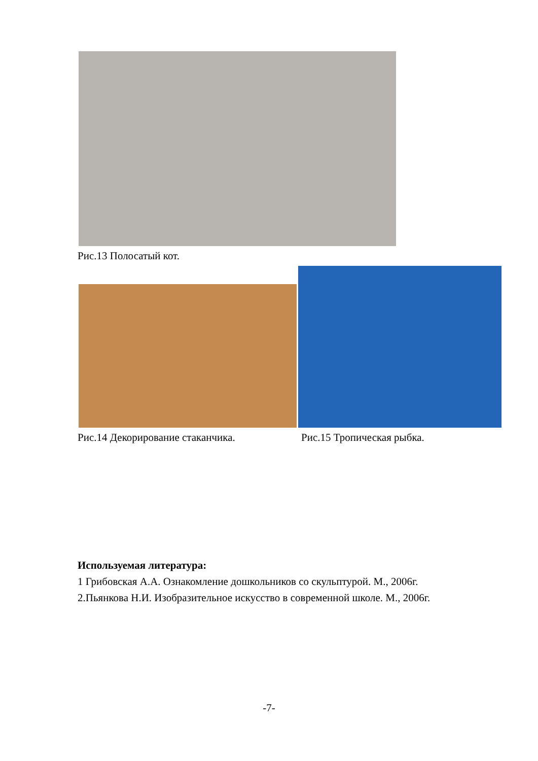Рис.13 Полосатый кот.
Рис.14 Декорирование стаканчика.
Рис.15 Тропическая рыбка.
Используемая литература:
1 Грибовская А.А. Ознакомление дошкольников со скульптурой. М., 2006г.
2.Пьянкова Н.И. Изобразительное искусство в современной школе. М., 2006г.
-7-